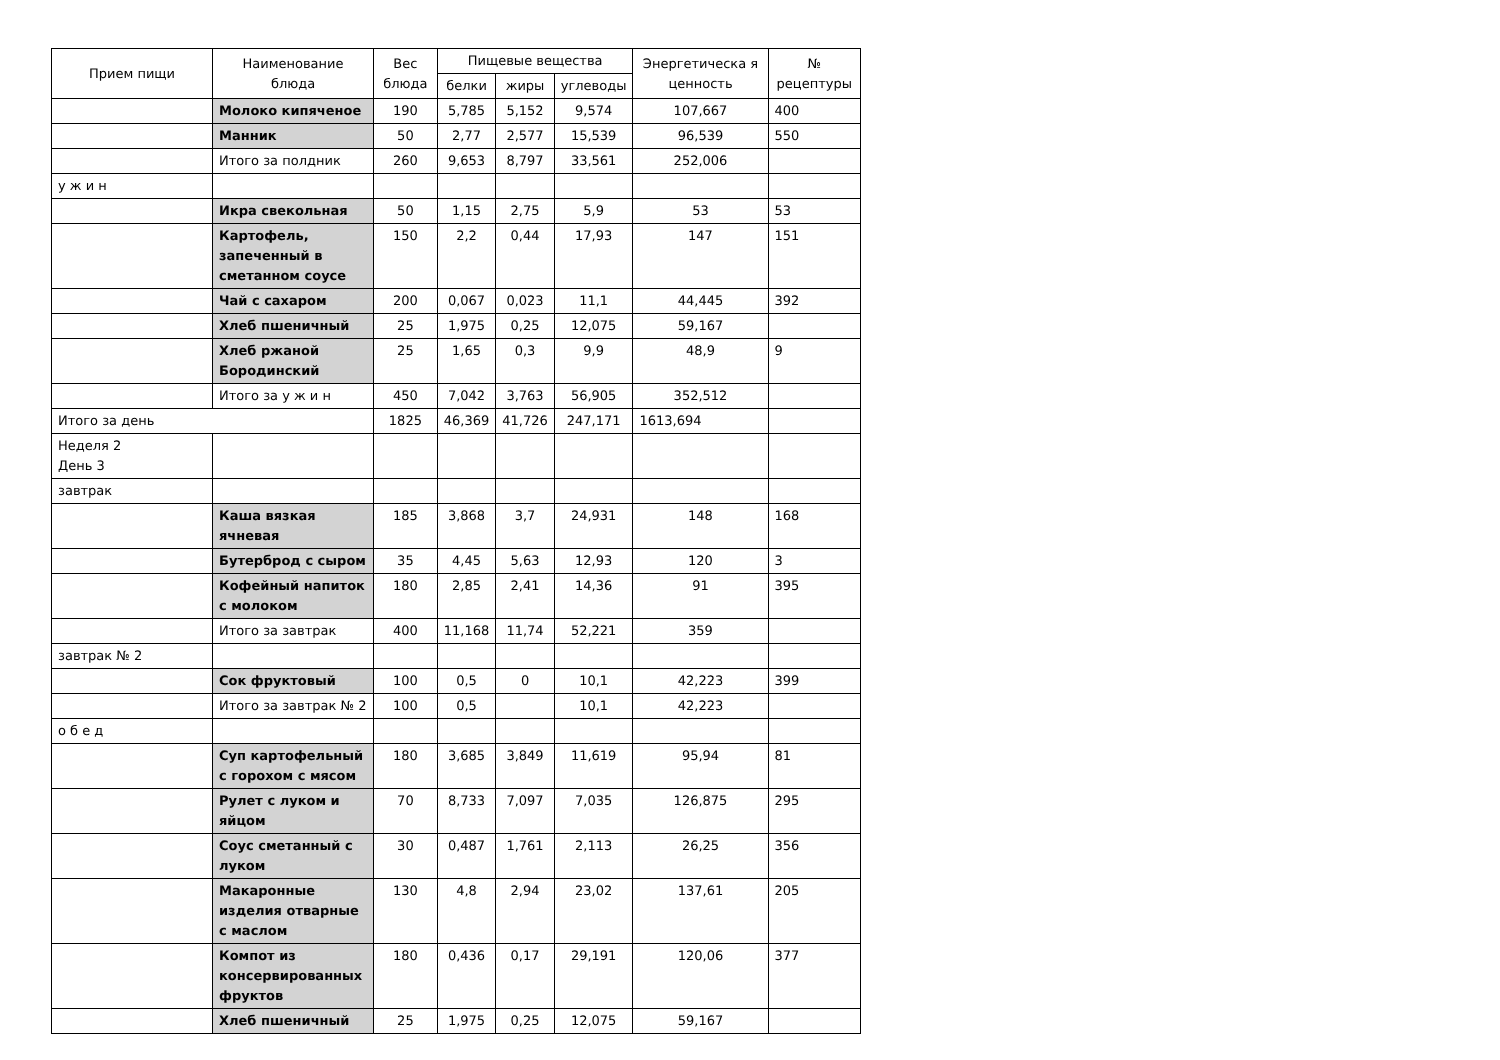| Прием пищи | Наименование блюда | Вес блюда | Пищевые вещества | | | Энергетическа я ценность | № рецептуры |
| --- | --- | --- | --- | --- | --- | --- | --- |
| | | | белки | жиры | углеводы | | |
| | Молоко кипяченое | 190 | 5,785 | 5,152 | 9,574 | 107,667 | 400 |
| | Манник | 50 | 2,77 | 2,577 | 15,539 | 96,539 | 550 |
| | Итого за полдник | 260 | 9,653 | 8,797 | 33,561 | 252,006 | |
| у ж и н | | | | | | | |
| | Икра свекольная | 50 | 1,15 | 2,75 | 5,9 | 53 | 53 |
| | Картофель, запеченный в сметанном соусе | 150 | 2,2 | 0,44 | 17,93 | 147 | 151 |
| | Чай с сахаром | 200 | 0,067 | 0,023 | 11,1 | 44,445 | 392 |
| | Хлеб пшеничный | 25 | 1,975 | 0,25 | 12,075 | 59,167 | |
| | Хлеб ржаной Бородинский | 25 | 1,65 | 0,3 | 9,9 | 48,9 | 9 |
| | Итого за у ж и н | 450 | 7,042 | 3,763 | 56,905 | 352,512 | |
| Итого за день | | 1825 | 46,369 | 41,726 | 247,171 | 1613,694 | |
| Неделя 2 День 3 | | | | | | | |
| завтрак | | | | | | | |
| | Каша вязкая ячневая | 185 | 3,868 | 3,7 | 24,931 | 148 | 168 |
| | Бутерброд с сыром | 35 | 4,45 | 5,63 | 12,93 | 120 | 3 |
| | Кофейный напиток с молоком | 180 | 2,85 | 2,41 | 14,36 | 91 | 395 |
| | Итого за завтрак | 400 | 11,168 | 11,74 | 52,221 | 359 | |
| завтрак № 2 | | | | | | | |
| | Сок фруктовый | 100 | 0,5 | 0 | 10,1 | 42,223 | 399 |
| | Итого за завтрак № 2 | 100 | 0,5 | | 10,1 | 42,223 | |
| о б е д | | | | | | | |
| | Суп картофельный с горохом с мясом | 180 | 3,685 | 3,849 | 11,619 | 95,94 | 81 |
| | Рулет с луком и яйцом | 70 | 8,733 | 7,097 | 7,035 | 126,875 | 295 |
| | Соус сметанный с луком | 30 | 0,487 | 1,761 | 2,113 | 26,25 | 356 |
| | Макаронные изделия отварные с маслом | 130 | 4,8 | 2,94 | 23,02 | 137,61 | 205 |
| | Компот из консервированных фруктов | 180 | 0,436 | 0,17 | 29,191 | 120,06 | 377 |
| | Хлеб пшеничный | 25 | 1,975 | 0,25 | 12,075 | 59,167 | |